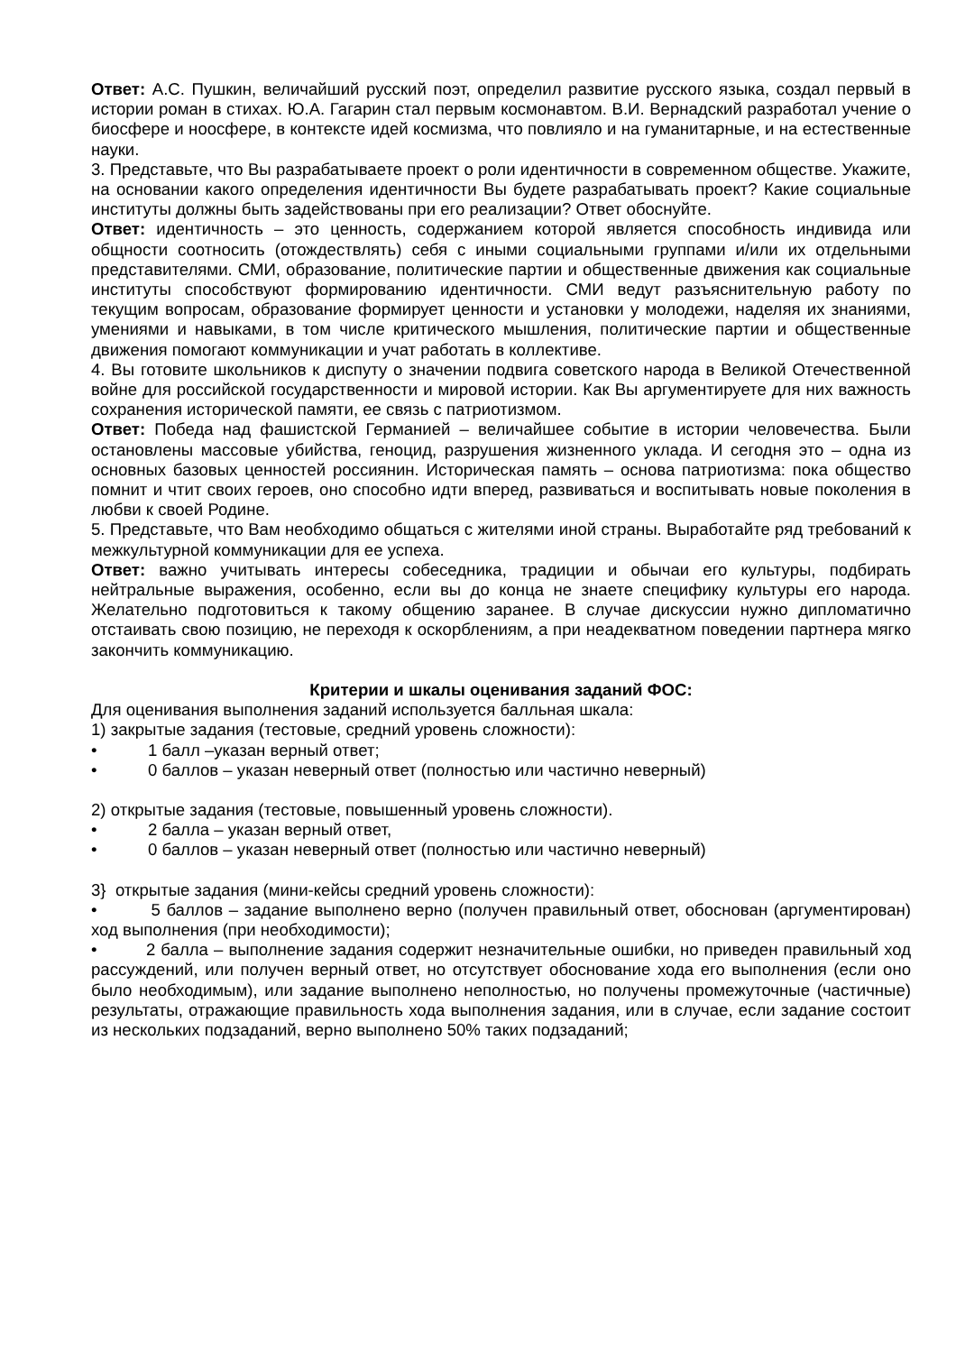Ответ: А.С. Пушкин, величайший русский поэт, определил развитие русского языка, создал первый в истории роман в стихах. Ю.А. Гагарин стал первым космонавтом. В.И. Вернадский разработал учение о биосфере и ноосфере, в контексте идей космизма, что повлияло и на гуманитарные, и на естественные науки.
3. Представьте, что Вы разрабатываете проект о роли идентичности в современном обществе. Укажите, на основании какого определения идентичности Вы будете разрабатывать проект? Какие социальные институты должны быть задействованы при его реализации? Ответ обоснуйте.
Ответ: идентичность – это ценность, содержанием которой является способность индивида или общности соотносить (отождествлять) себя с иными социальными группами и/или их отдельными представителями. СМИ, образование, политические партии и общественные движения как социальные институты способствуют формированию идентичности. СМИ ведут разъяснительную работу по текущим вопросам, образование формирует ценности и установки у молодежи, наделяя их знаниями, умениями и навыками, в том числе критического мышления, политические партии и общественные движения помогают коммуникации и учат работать в коллективе.
4. Вы готовите школьников к диспуту о значении подвига советского народа в Великой Отечественной войне для российской государственности и мировой истории. Как Вы аргументируете для них важность сохранения исторической памяти, ее связь с патриотизмом.
Ответ: Победа над фашистской Германией – величайшее событие в истории человечества. Были остановлены массовые убийства, геноцид, разрушения жизненного уклада. И сегодня это – одна из основных базовых ценностей россиянин. Историческая память – основа патриотизма: пока общество помнит и чтит своих героев, оно способно идти вперед, развиваться и воспитывать новые поколения в любви к своей Родине.
5. Представьте, что Вам необходимо общаться с жителями иной страны. Выработайте ряд требований к межкультурной коммуникации для ее успеха.
Ответ: важно учитывать интересы собеседника, традиции и обычаи его культуры, подбирать нейтральные выражения, особенно, если вы до конца не знаете специфику культуры его народа. Желательно подготовиться к такому общению заранее. В случае дискуссии нужно дипломатично отстаивать свою позицию, не переходя к оскорблениям, а при неадекватном поведении партнера мягко закончить коммуникацию.
Критерии и шкалы оценивания заданий ФОС:
Для оценивания выполнения заданий используется балльная шкала:
1) закрытые задания (тестовые, средний уровень сложности):
• 1 балл –указан верный ответ;
• 0 баллов – указан неверный ответ (полностью или частично неверный)
2) открытые задания (тестовые, повышенный уровень сложности).
• 2 балла – указан верный ответ,
• 0 баллов – указан неверный ответ (полностью или частично неверный)
3} открытые задания (мини-кейсы средний уровень сложности):
• 5 баллов – задание выполнено верно (получен правильный ответ, обоснован (аргументирован) ход выполнения (при необходимости);
• 2 балла – выполнение задания содержит незначительные ошибки, но приведен правильный ход рассуждений, или получен верный ответ, но отсутствует обоснование хода его выполнения (если оно было необходимым), или задание выполнено неполностью, но получены промежуточные (частичные) результаты, отражающие правильность хода выполнения задания, или в случае, если задание состоит из нескольких подзаданий, верно выполнено 50% таких подзаданий;